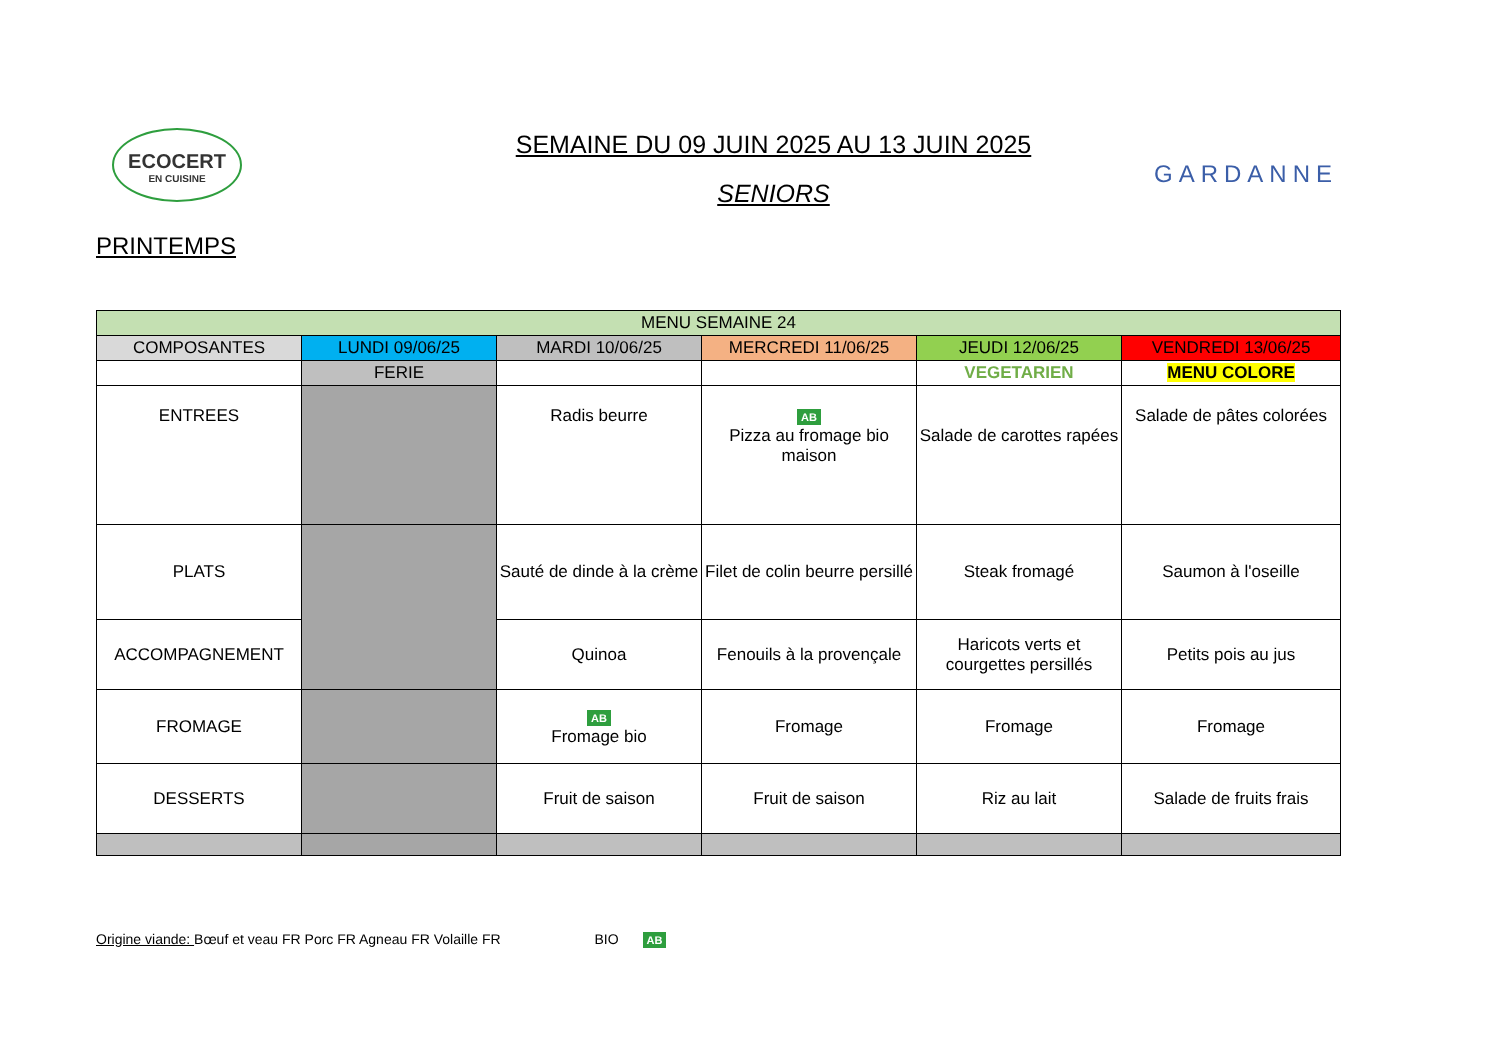ECOCERT
EN CUISINE
PRINTEMPS
SEMAINE DU 09 JUIN 2025 AU 13 JUIN 2025
SENIORS
GARDANNE
| MENU SEMAINE 24 | | | | | |
| COMPOSANTES | LUNDI 09/06/25 | MARDI 10/06/25 | MERCREDI 11/06/25 | JEUDI 12/06/25 | VENDREDI 13/06/25 |
| | FERIE | | | VEGETARIEN | MENU COLORE |
| ENTREES | | Radis beurre | AB Pizza au fromage bio maison | Salade de carottes rapées | Salade de pâtes colorées |
| PLATS | | Sauté de dinde à la crème | Filet de colin beurre persillé | Steak fromagé | Saumon à l'oseille |
| ACCOMPAGNEMENT | | Quinoa | Fenouils à la provençale | Haricots verts et courgettes persillés | Petits pois au jus |
| FROMAGE | | AB Fromage bio | Fromage | Fromage | Fromage |
| DESSERTS | | Fruit de saison | Fruit de saison | Riz au lait | Salade de fruits frais |
Origine viande: Bœuf et veau FR Porc FR Agneau FR Volaille FR BIO AB